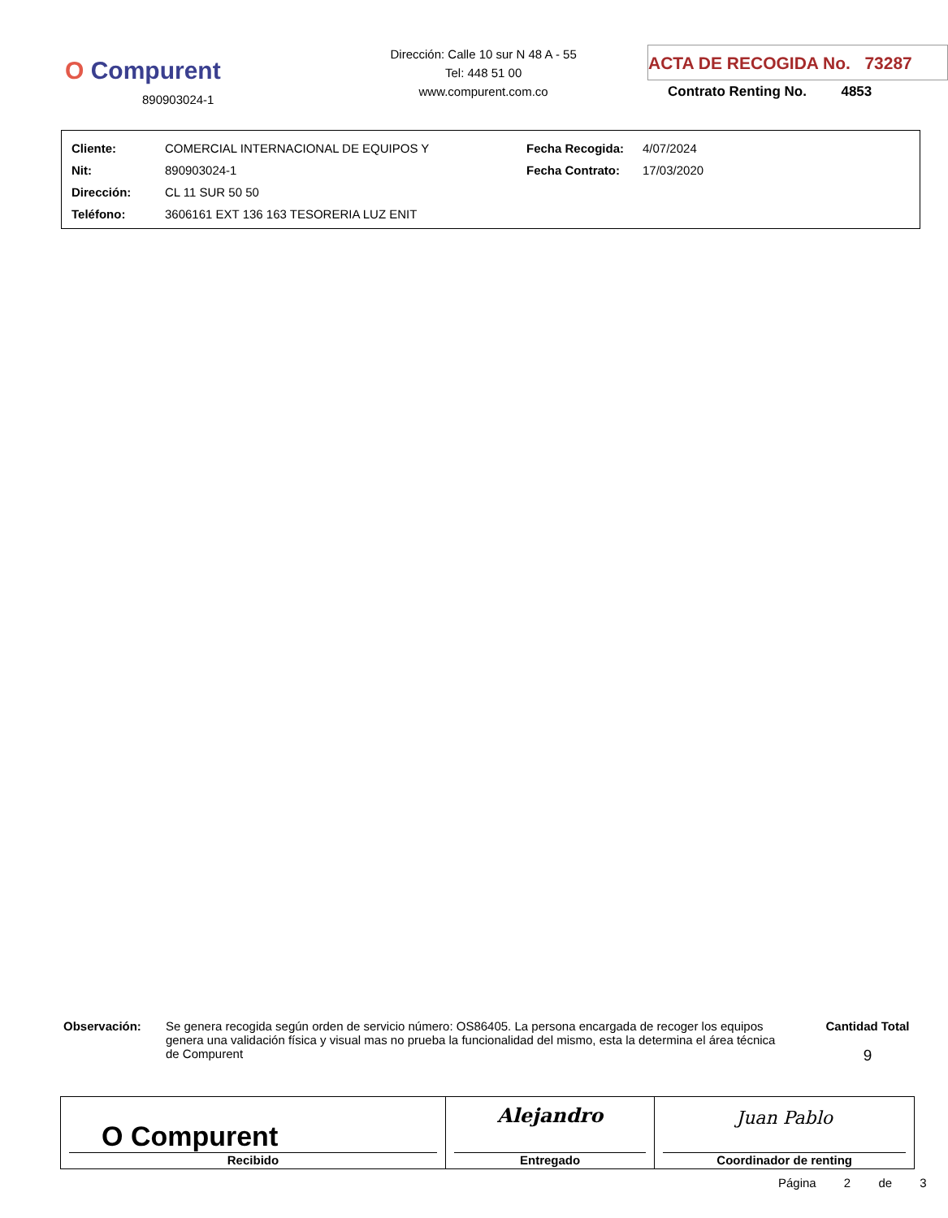O Compurent
890903024-1
Dirección: Calle 10 sur N 48 A - 55
Tel: 448 51 00
www.compurent.com.co
ACTA DE RECOGIDA No. 73287
Contrato Renting No. 4853
| Cliente: | COMERCIAL INTERNACIONAL DE EQUIPOS Y | Fecha Recogida: | 4/07/2024 |
| Nit: | 890903024-1 | Fecha Contrato: | 17/03/2020 |
| Dirección: | CL 11 SUR 50 50 | | |
| Teléfono: | 3606161 EXT 136 163 TESORERIA LUZ ENIT | | |
Observación: Se genera recogida según orden de servicio número: OS86405. La persona encargada de recoger los equipos genera una validación física y visual mas no prueba la funcionalidad del mismo, esta la determina el área técnica de Compurent
Cantidad Total
9
| O Compurent Recibido | Alejandro Entregado | Juan Pablo Coordinador de renting |
Página 2 de 3